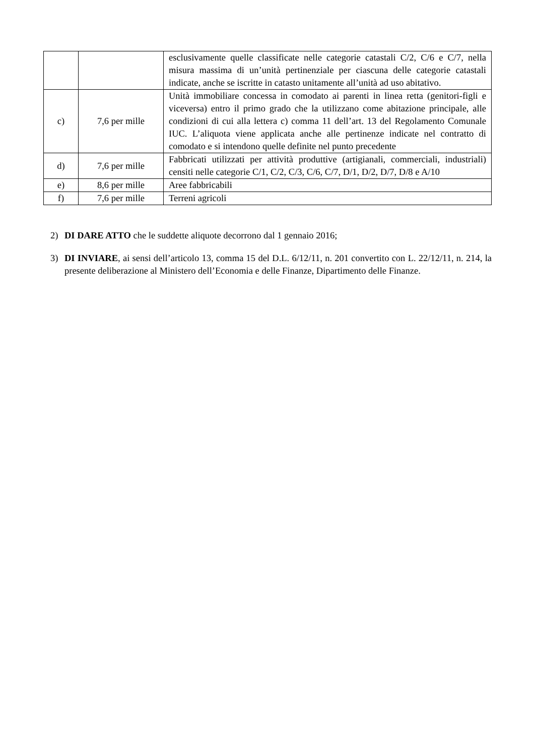| | | esclusivamente quelle classificate nelle categorie catastali C/2, C/6 e C/7, nella misura massima di un’unità pertinenziale per ciascuna delle categorie catastali indicate, anche se iscritte in catasto unitamente all’unità ad uso abitativo. |
| c) | 7,6 per mille | Unità immobiliare concessa in comodato ai parenti in linea retta (genitori-figli e viceversa) entro il primo grado che la utilizzano come abitazione principale, alle condizioni di cui alla lettera c) comma 11 dell’art. 13 del Regolamento Comunale IUC. L’aliquota viene applicata anche alle pertinenze indicate nel contratto di comodato e si intendono quelle definite nel punto precedente |
| d) | 7,6 per mille | Fabbricati utilizzati per attività produttive (artigianali, commerciali, industriali) censiti nelle categorie C/1, C/2, C/3, C/6, C/7, D/1, D/2, D/7, D/8 e A/10 |
| e) | 8,6 per mille | Aree fabbricabili |
| f) | 7,6 per mille | Terreni agricoli |
2) DI DARE ATTO che le suddette aliquote decorrono dal 1 gennaio 2016;
3) DI INVIARE, ai sensi dell’articolo 13, comma 15 del D.L. 6/12/11, n. 201 convertito con L. 22/12/11, n. 214, la presente deliberazione al Ministero dell’Economia e delle Finanze, Dipartimento delle Finanze.